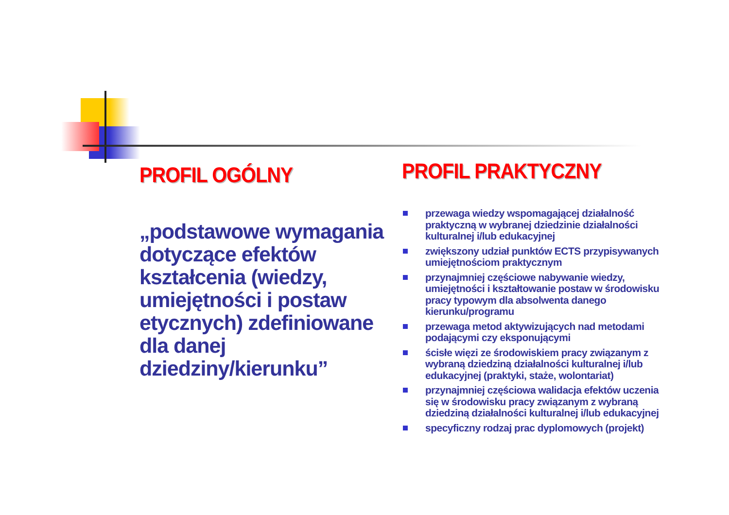PROFIL OGÓLNY
„podstawowe wymagania dotyczące efektów kształcenia (wiedzy, umiejętności i postaw etycznych) zdefiniowane dla danej dziedziny/kierunku”
PROFIL PRAKTYCZNY
przewaga wiedzy wspomagającej działalność praktyczną w wybranej dziedzinie działalności kulturalnej i/lub edukacyjnej
zwiększony udział punktów ECTS przypisywanych umiejętnościom praktycznym
przynajmniej częściowe nabywanie wiedzy, umiejętności i kształtowanie postaw w środowisku pracy typowym dla absolwenta danego kierunku/programu
przewaga metod aktywizujących nad metodami podającymi czy eksponującymi
ścisłe więzi ze środowiskiem pracy związanym z wybraną dziedziną działalności kulturalnej i/lub edukacyjnej (praktyki, staże, wolontariat)
przynajmniej częściowa walidacja efektów uczenia się w środowisku pracy związanym z wybraną dziedziną działalności kulturalnej i/lub edukacyjnej
specyficzny rodzaj prac dyplomowych (projekt)